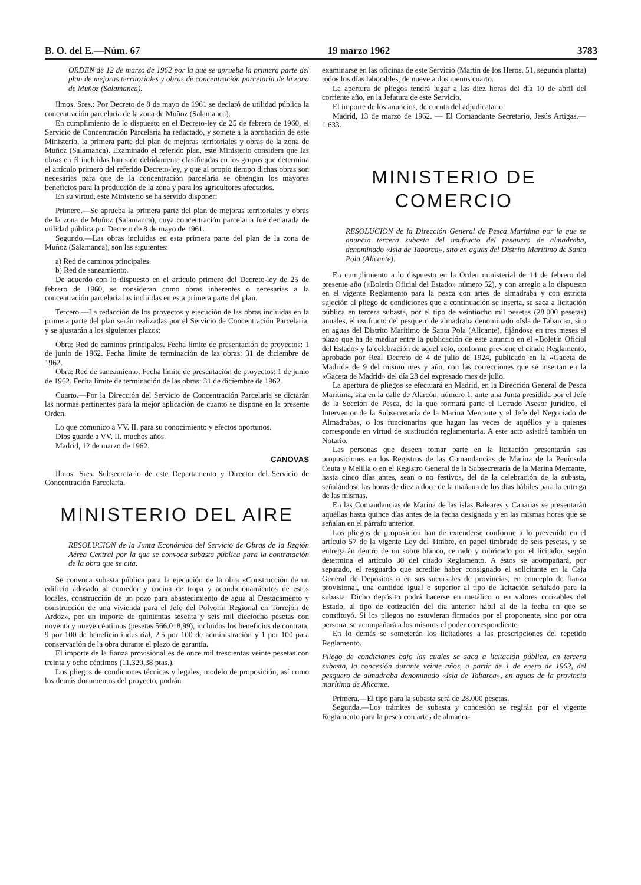B. O. del E.—Núm. 67 19 marzo 1962 3783
ORDEN de 12 de marzo de 1962 por la que se aprueba la primera parte del plan de mejoras territoriales y obras de concentración parcelaria de la zona de Muñoz (Salamanca).
Ilmos. Sres.: Por Decreto de 8 de mayo de 1961 se declaró de utilidad pública la concentración parcelaria de la zona de Muñoz (Salamanca).
En cumplimiento de lo dispuesto en el Decreto-ley de 25 de febrero de 1960, el Servicio de Concentración Parcelaria ha redactado, y somete a la aprobación de este Ministerio, la primera parte del plan de mejoras territoriales y obras de la zona de Muñoz (Salamanca). Examinado el referido plan, este Ministerio considera que las obras en él incluidas han sido debidamente clasificadas en los grupos que determina el artículo primero del referido Decreto-ley, y que al propio tiempo dichas obras son necesarias para que de la concentración parcelaria se obtengan los mayores beneficios para la producción de la zona y para los agricultores afectados.
En su virtud, este Ministerio se ha servido disponer:
Primero.—Se aprueba la primera parte del plan de mejoras territoriales y obras de la zona de Muñoz (Salamanca), cuya concentración parcelaria fué declarada de utilidad pública por Decreto de 8 de mayo de 1961.
Segundo.—Las obras incluidas en esta primera parte del plan de la zona de Muñoz (Salamanca), son las siguientes:
a) Red de caminos principales.
b) Red de saneamiento.
De acuerdo con lo dispuesto en el artículo primero del Decreto-ley de 25 de febrero de 1960, se consideran como obras inherentes o necesarias a la concentración parcelaria las incluidas en esta primera parte del plan.
Tercero.—La redacción de los proyectos y ejecución de las obras incluidas en la primera parte del plan serán realizadas por el Servicio de Concentración Parcelaria, y se ajustarán a los siguientes plazos:
Obra: Red de caminos principales. Fecha límite de presentación de proyectos: 1 de junio de 1962. Fecha límite de terminación de las obras: 31 de diciembre de 1962.
Obra: Red de saneamiento. Fecha límite de presentación de proyectos: 1 de junio de 1962. Fecha límite de terminación de las obras: 31 de diciembre de 1962.
Cuarto.—Por la Dirección del Servicio de Concentración Parcelaria se dictarán las normas pertinentes para la mejor aplicación de cuanto se dispone en la presente Orden.
Lo que comunico a VV. II. para su conocimiento y efectos oportunos.
Dios guarde a VV. II. muchos años.
Madrid, 12 de marzo de 1962.
CANOVAS
Ilmos. Sres. Subsecretario de este Departamento y Director del Servicio de Concentración Parcelaria.
MINISTERIO DEL AIRE
RESOLUCION de la Junta Económica del Servicio de Obras de la Región Aérea Central por la que se convoca subasta pública para la contratación de la obra que se cita.
Se convoca subasta pública para la ejecución de la obra «Construcción de un edificio adosado al comedor y cocina de tropa y acondicionamientos de estos locales, construcción de un pozo para abastecimiento de agua al Destacamento y construcción de una vivienda para el Jefe del Polvorín Regional en Torrejón de Ardoz», por un importe de quinientas sesenta y seis mil dieciocho pesetas con noventa y nueve céntimos (pesetas 566.018,99), incluidos los beneficios de contrata, 9 por 100 de beneficio industrial, 2,5 por 100 de administración y 1 por 100 para conservación de la obra durante el plazo de garantía.
El importe de la fianza provisional es de once mil trescientas veinte pesetas con treinta y ocho céntimos (11.320,38 ptas.).
Los pliegos de condiciones técnicas y legales, modelo de proposición, así como los demás documentos del proyecto, podrán
examinarse en las oficinas de este Servicio (Martín de los Heros, 51, segunda planta) todos los días laborables, de nueve a dos menos cuarto.
La apertura de pliegos tendrá lugar a las diez horas del día 10 de abril del corriente año, en la Jefatura de este Servicio.
El importe de los anuncios, de cuenta del adjudicatario.
Madrid, 13 de marzo de 1962. — El Comandante Secretario, Jesús Artigas.—1.633.
MINISTERIO DE COMERCIO
RESOLUCION de la Dirección General de Pesca Marítima por la que se anuncia tercera subasta del usufructo del pesquero de almadraba, denominado «Isla de Tabarca», sito en aguas del Distrito Marítimo de Santa Pola (Alicante).
En cumplimiento a lo dispuesto en la Orden ministerial de 14 de febrero del presente año («Boletín Oficial del Estado» número 52), y con arreglo a lo dispuesto en el vigente Reglamento para la pesca con artes de almadraba y con estricta sujeción al pliego de condiciones que a continuación se inserta, se saca a licitación pública en tercera subasta, por el tipo de veintiocho mil pesetas (28.000 pesetas) anuales, el usufructo del pesquero de almadraba denominado «Isla de Tabarca», sito en aguas del Distrito Marítimo de Santa Pola (Alicante), fijándose en tres meses el plazo que ha de mediar entre la publicación de este anuncio en el «Boletín Oficial del Estado» y la celebración de aquel acto, conforme previene el citado Reglamento, aprobado por Real Decreto de 4 de julio de 1924, publicado en la «Gaceta de Madrid» de 9 del mismo mes y año, con las correcciones que se insertan en la «Gaceta de Madrid» del día 28 del expresado mes de julio.
La apertura de pliegos se efectuará en Madrid, en la Dirección General de Pesca Marítima, sita en la calle de Alarcón, número 1, ante una Junta presidida por el Jefe de la Sección de Pesca, de la que formará parte el Letrado Asesor jurídico, el Interventor de la Subsecretaría de la Marina Mercante y el Jefe del Negociado de Almadrabas, o los funcionarios que hagan las veces de aquéllos y a quienes corresponde en virtud de sustitución reglamentaria. A este acto asistirá también un Notario.
Las personas que deseen tomar parte en la licitación presentarán sus proposiciones en los Registros de las Comandancias de Marina de la Península Ceuta y Melilla o en el Registro General de la Subsecretaría de la Marina Mercante, hasta cinco días antes, sean o no festivos, del de la celebración de la subasta, señalándose las horas de diez a doce de la mañana de los días hábiles para la entrega de las mismas.
En las Comandancias de Marina de las islas Baleares y Canarias se presentarán aquéllas hasta quince días antes de la fecha designada y en las mismas horas que se señalan en el párrafo anterior.
Los pliegos de proposición han de extenderse conforme a lo prevenido en el artículo 57 de la vigente Ley del Timbre, en papel timbrado de seis pesetas, y se entregarán dentro de un sobre blanco, cerrado y rubricado por el licitador, según determina el artículo 30 del citado Reglamento. A éstos se acompañará, por separado, el resguardo que acredite haber consignado el solicitante en la Caja General de Depósitos o en sus sucursales de provincias, en concepto de fianza provisional, una cantidad igual o superior al tipo de licitación señalado para la subasta. Dicho depósito podrá hacerse en metálico o en valores cotizables del Estado, al tipo de cotización del día anterior hábil al de la fecha en que se constituyó. Si los pliegos no estuvieran firmados por el proponente, sino por otra persona, se acompañará a los mismos el poder correspondiente.
En lo demás se someterán los licitadores a las prescripciones del repetido Reglamento.
Pliego de condiciones bajo las cuales se saca a licitación pública, en tercera subasta, la concesión durante veinte años, a partir de 1 de enero de 1962, del pesquero de almadraba denominado «Isla de Tabarca», en aguas de la provincia marítima de Alicante.
Primera.—El tipo para la subasta será de 28.000 pesetas.
Segunda.—Los trámites de subasta y concesión se regirán por el vigente Reglamento para la pesca con artes de almadra-